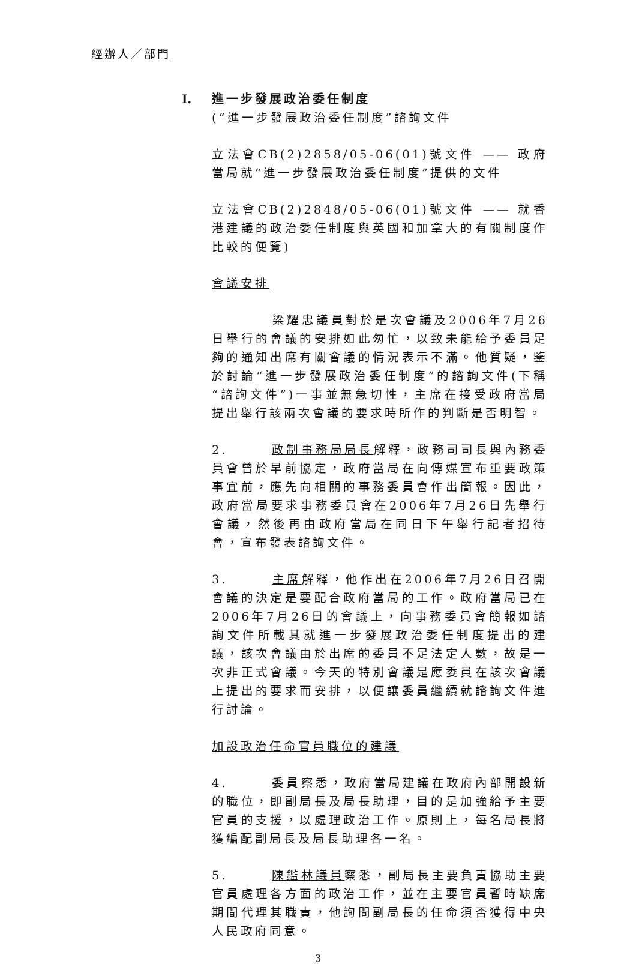經辦人／部門
I. 進一步發展政治委任制度
(“進一步發展政治委任制度”諮詢文件
立法會CB(2)2858/05-06(01)號文件 —— 政府當局就“進一步發展政治委任制度”提供的文件
立法會CB(2)2848/05-06(01)號文件 —— 就香港建議的政治委任制度與英國和加拿大的有關制度作比較的便覽)
會議安排
梁耀忠議員對於是次會議及2006年7月26日舉行的會議的安排如此匆忙，以致未能給予委員足夠的通知出席有關會議的情況表示不滿。他質疑，鑒於討論“進一步發展政治委任制度”的諮詢文件(下稱“諮詢文件”)一事並無急切性，主席在接受政府當局提出舉行該兩次會議的要求時所作的判斷是否明智。
2. 政制事務局局長解釋，政務司司長與內務委員會曾於早前協定，政府當局在向傳媒宣布重要政策事宜前，應先向相關的事務委員會作出簡報。因此，政府當局要求事務委員會在2006年7月26日先舉行會議，然後再由政府當局在同日下午舉行記者招待會，宣布發表諮詢文件。
3. 主席解釋，他作出在2006年7月26日召開會議的決定是要配合政府當局的工作。政府當局已在2006年7月26日的會議上，向事務委員會簡報如諮詢文件所載其就進一步發展政治委任制度提出的建議，該次會議由於出席的委員不足法定人數，故是一次非正式會議。今天的特別會議是應委員在該次會議上提出的要求而安排，以便讓委員繼續就諮詢文件進行討論。
加設政治任命官員職位的建議
4. 委員察悉，政府當局建議在政府內部開設新的職位，即副局長及局長助理，目的是加強給予主要官員的支援，以處理政治工作。原則上，每名局長將獲編配副局長及局長助理各一名。
5. 陳鑑林議員察悉，副局長主要負責協助主要官員處理各方面的政治工作，並在主要官員暫時缺席期間代理其職責，他詢問副局長的任命須否獲得中央人民政府同意。
3